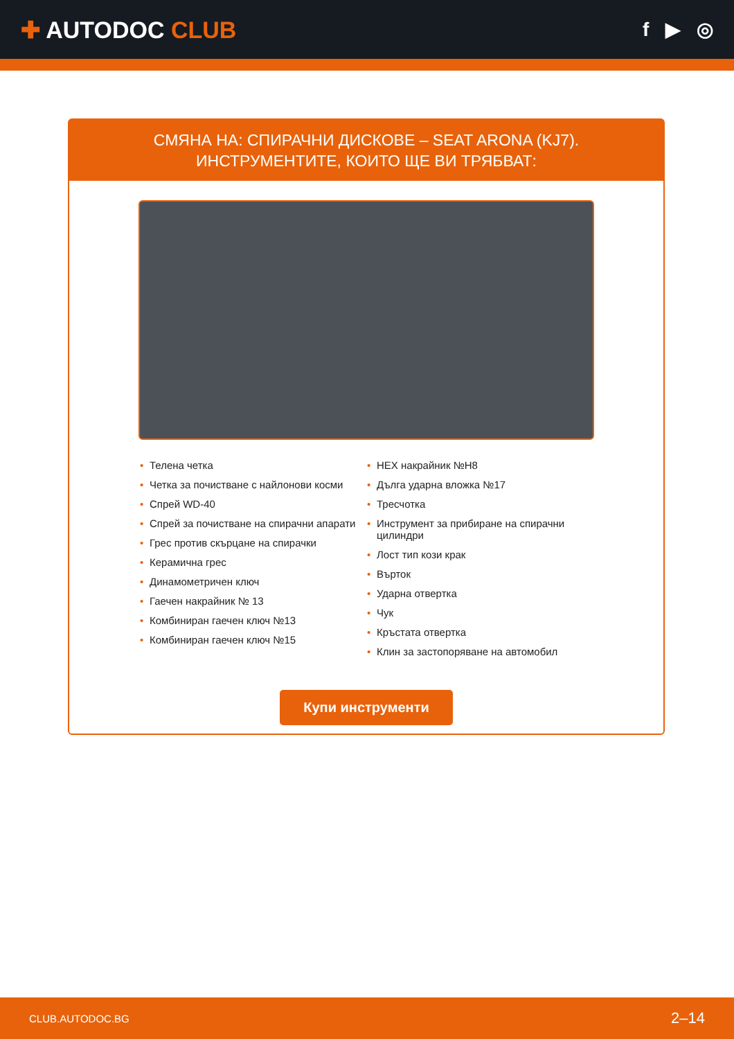✚ AUTODOC CLUB
f ▶ ◎
СМЯНА НА: СПИРАЧНИ ДИСКОВЕ – SEAT ARONA (KJ7). ИНСТРУМЕНТИТЕ, КОИТО ЩЕ ВИ ТРЯБВАТ:
• Телена четка
• Четка за почистване с найлонови косми
• Спрей WD-40
• Спрей за почистване на спирачни апарати
• Грес против скърцане на спирачки
• Керамична грес
• Динамометричен ключ
• Гаечен накрайник № 13
• Комбиниран гаечен ключ №13
• Комбиниран гаечен ключ №15
• HEX накрайник №H8
• Дълга ударна вложка №17
• Тресчотка
• Инструмент за прибиране на спирачни цилиндри
• Лост тип кози крак
• Върток
• Ударна отвертка
• Чук
• Кръстата отвертка
• Клин за застопоряване на автомобил
Купи инструменти
CLUB.AUTODOC.BG 2–14